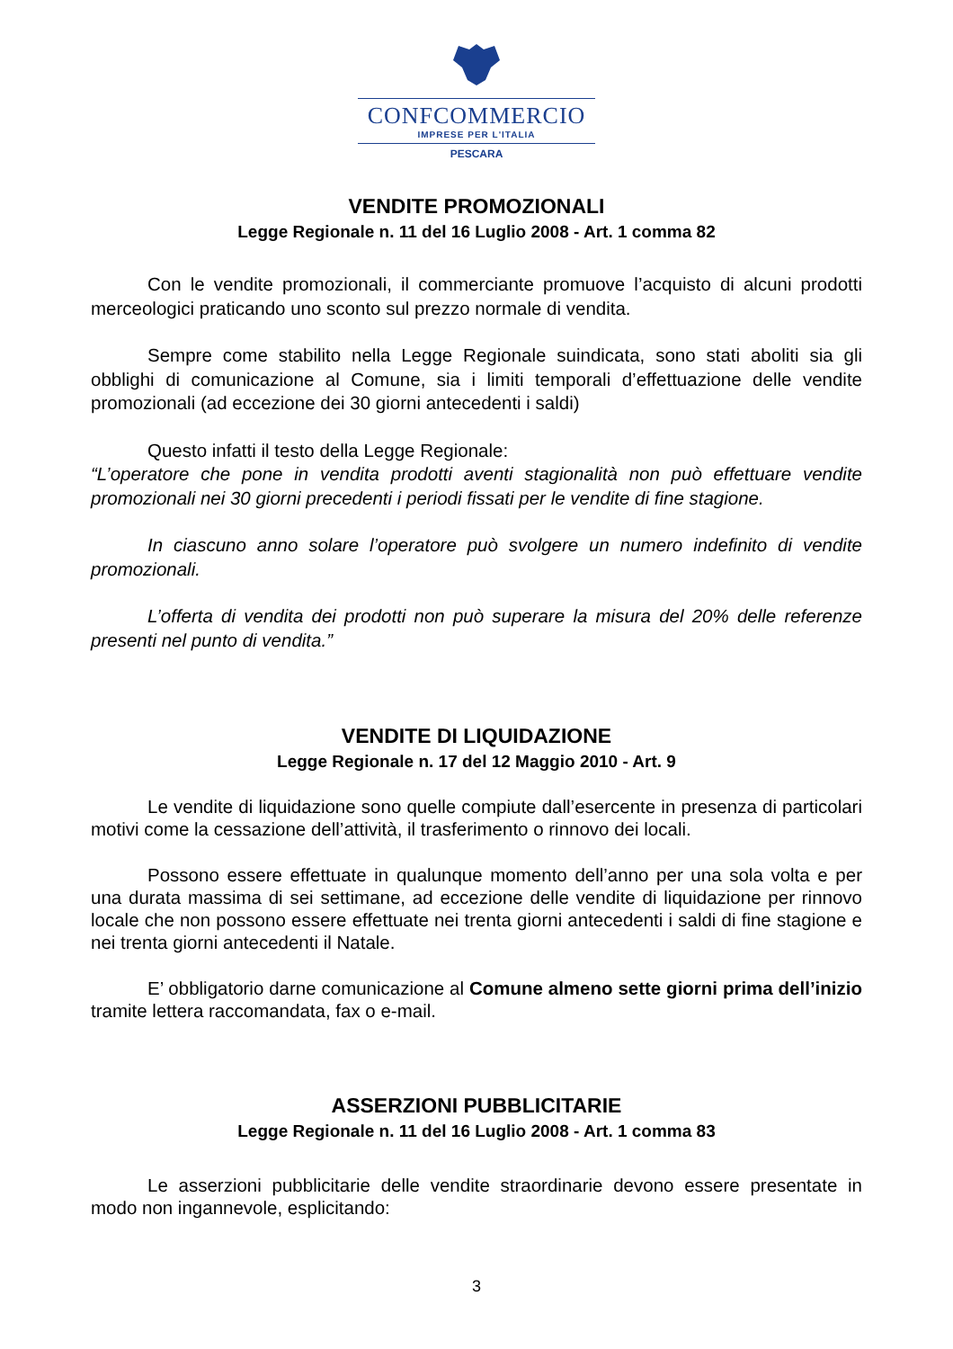CONFCOMMERCIO
IMPRESE PER L'ITALIA
PESCARA
VENDITE PROMOZIONALI
Legge Regionale n. 11 del 16 Luglio 2008 - Art. 1 comma 82
Con le vendite promozionali, il commerciante promuove l’acquisto di alcuni prodotti merceologici praticando uno sconto sul prezzo normale di vendita.
Sempre come stabilito nella Legge Regionale suindicata, sono stati aboliti sia gli obblighi di comunicazione al Comune, sia i limiti temporali d’effettuazione delle vendite promozionali (ad eccezione dei 30 giorni antecedenti i saldi)
Questo infatti il testo della Legge Regionale:
“L’operatore che pone in vendita prodotti aventi stagionalità non può effettuare vendite promozionali nei 30 giorni precedenti i periodi fissati per le vendite di fine stagione.
In ciascuno anno solare l’operatore può svolgere un numero indefinito di vendite promozionali.
L’offerta di vendita dei prodotti non può superare la misura del 20% delle referenze presenti nel punto di vendita.”
VENDITE DI LIQUIDAZIONE
Legge Regionale n. 17 del 12 Maggio 2010 - Art. 9
Le vendite di liquidazione sono quelle compiute dall’esercente in presenza di particolari motivi come la cessazione dell’attività, il trasferimento o rinnovo dei locali.
Possono essere effettuate in qualunque momento dell’anno per una sola volta e per una durata massima di sei settimane, ad eccezione delle vendite di liquidazione per rinnovo locale che non possono essere effettuate nei trenta giorni antecedenti i saldi di fine stagione e nei trenta giorni antecedenti il Natale.
E’ obbligatorio darne comunicazione al Comune almeno sette giorni prima dell’inizio tramite lettera raccomandata, fax o e-mail.
ASSERZIONI PUBBLICITARIE
Legge Regionale n. 11 del 16 Luglio 2008 - Art. 1 comma 83
Le asserzioni pubblicitarie delle vendite straordinarie devono essere presentate in modo non ingannevole, esplicitando:
3